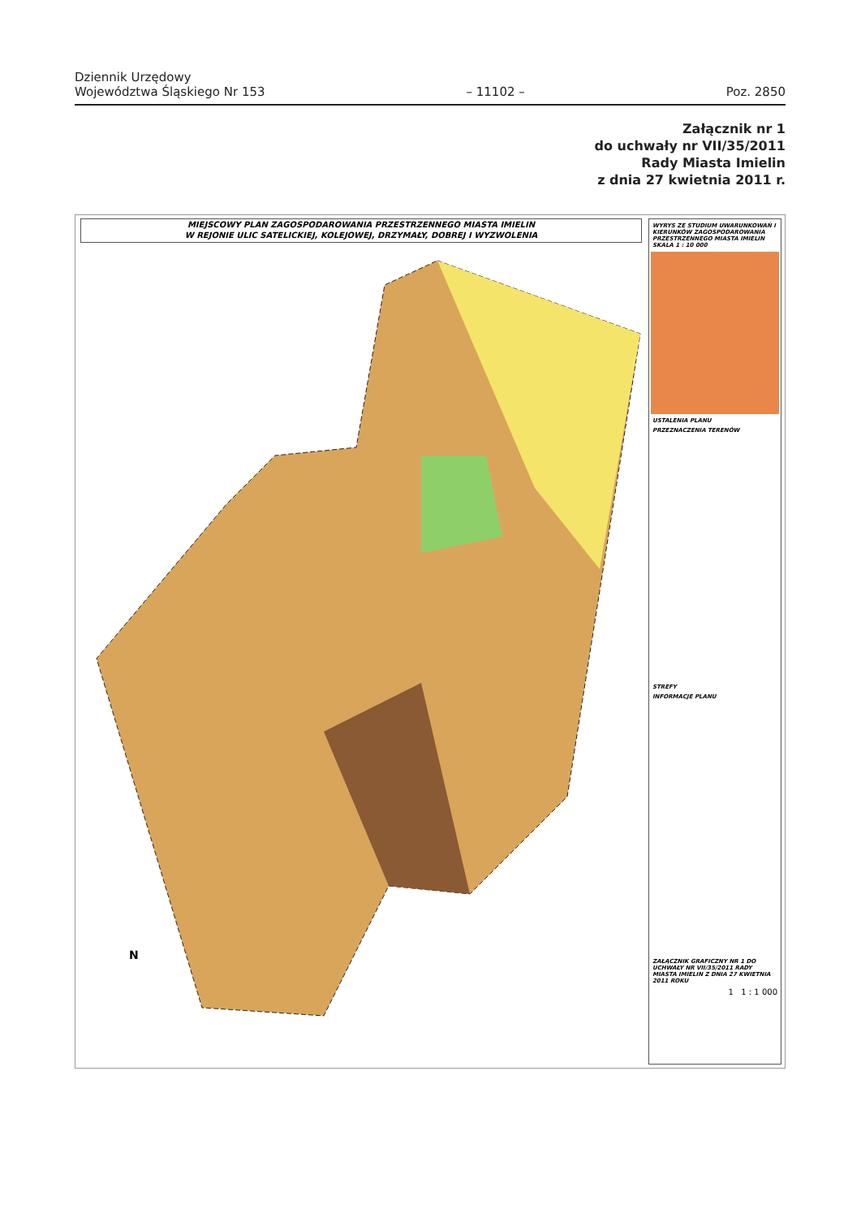Dziennik Urzędowy
Województwa Śląskiego Nr 153
– 11102 –
Poz. 2850
Załącznik nr 1
do uchwały nr VII/35/2011
Rady Miasta Imielin
z dnia 27 kwietnia 2011 r.
MIEJSCOWY PLAN ZAGOSPODAROWANIA PRZESTRZENNEGO MIASTA IMIELIN
W REJONIE ULIC SATELICKIEJ, KOLEJOWEJ, DRZYMAŁY, DOBREJ I WYZWOLENIA
N
WYRYS ZE STUDIUM UWARUNKOWAŃ I KIERUNKÓW ZAGOSPODAROWANIA PRZESTRZENNEGO MIASTA IMIELIN SKALA 1 : 10 000
USTALENIA PLANU
PRZEZNACZENIA TERENÓW
STREFY
INFORMACJE PLANU
ZAŁĄCZNIK GRAFICZNY NR 1 DO UCHWAŁY NR VII/35/2011 RADY MIASTA IMIELIN Z DNIA 27 KWIETNIA 2011 ROKU
1 1 : 1 000